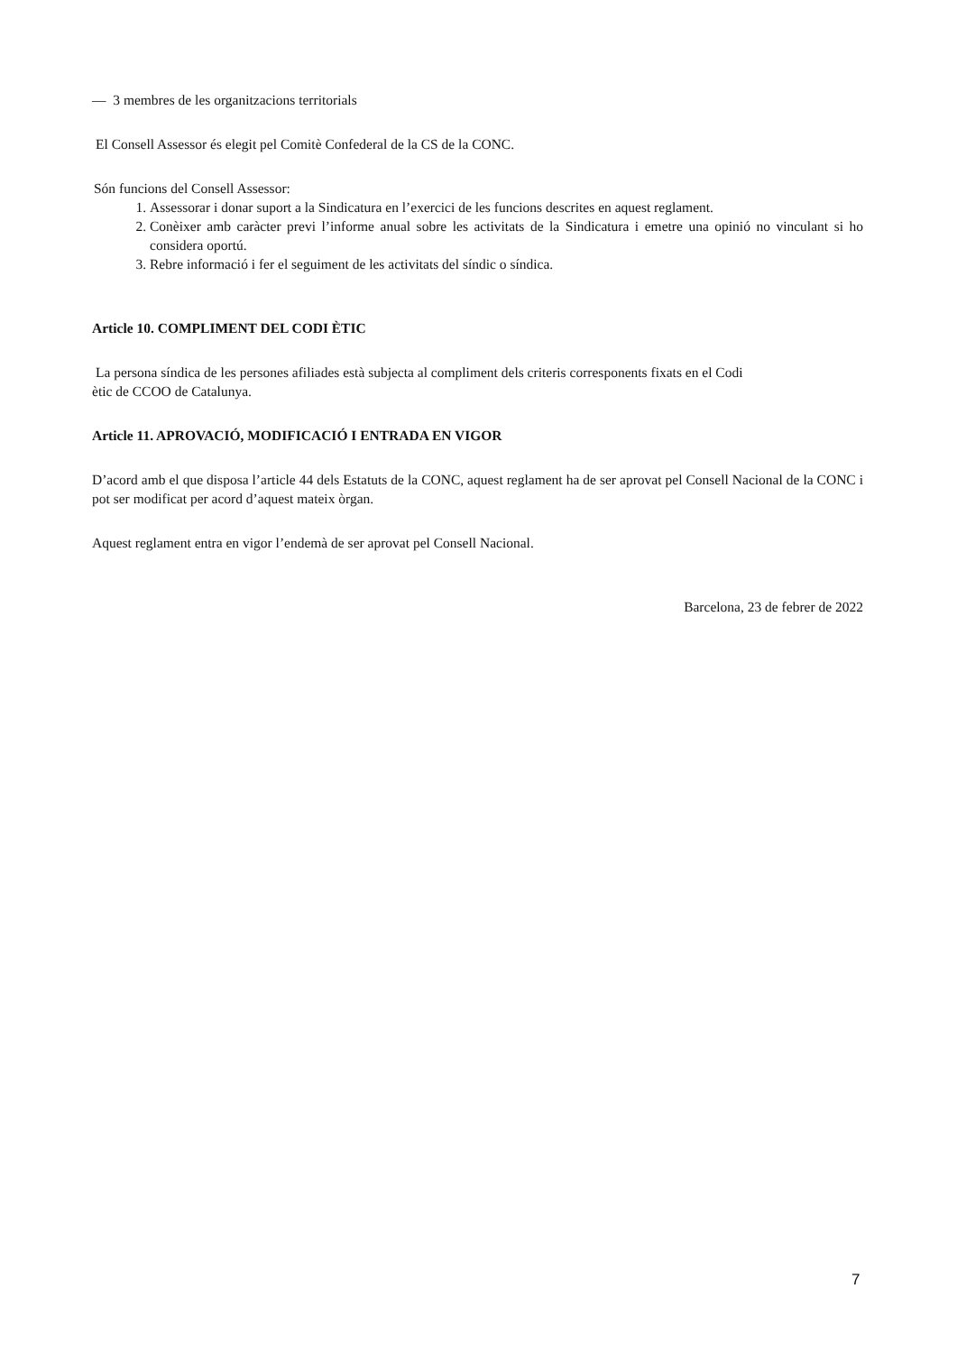— 3 membres de les organitzacions territorials
El Consell Assessor és elegit pel Comitè Confederal de la CS de la CONC.
Són funcions del Consell Assessor:
1. Assessorar i donar suport a la Sindicatura en l’exercici de les funcions descrites en aquest reglament.
2. Conèixer amb caràcter previ l’informe anual sobre les activitats de la Sindicatura i emetre una opinió no vinculant si ho considera oportú.
3. Rebre informació i fer el seguiment de les activitats del síndic o síndica.
Article 10. COMPLIMENT DEL CODI ÈTIC
La persona síndica de les persones afiliades està subjecta al compliment dels criteris corresponents fixats en el Codi
ètic de CCOO de Catalunya.
Article 11. APROVACIÓ, MODIFICACIÓ I ENTRADA EN VIGOR
D’acord amb el que disposa l’article 44 dels Estatuts de la CONC, aquest reglament ha de ser aprovat pel Consell Nacional de la CONC i pot ser modificat per acord d’aquest mateix òrgan.
Aquest reglament entra en vigor l’endemà de ser aprovat pel Consell Nacional.
Barcelona, 23 de febrer de 2022
7